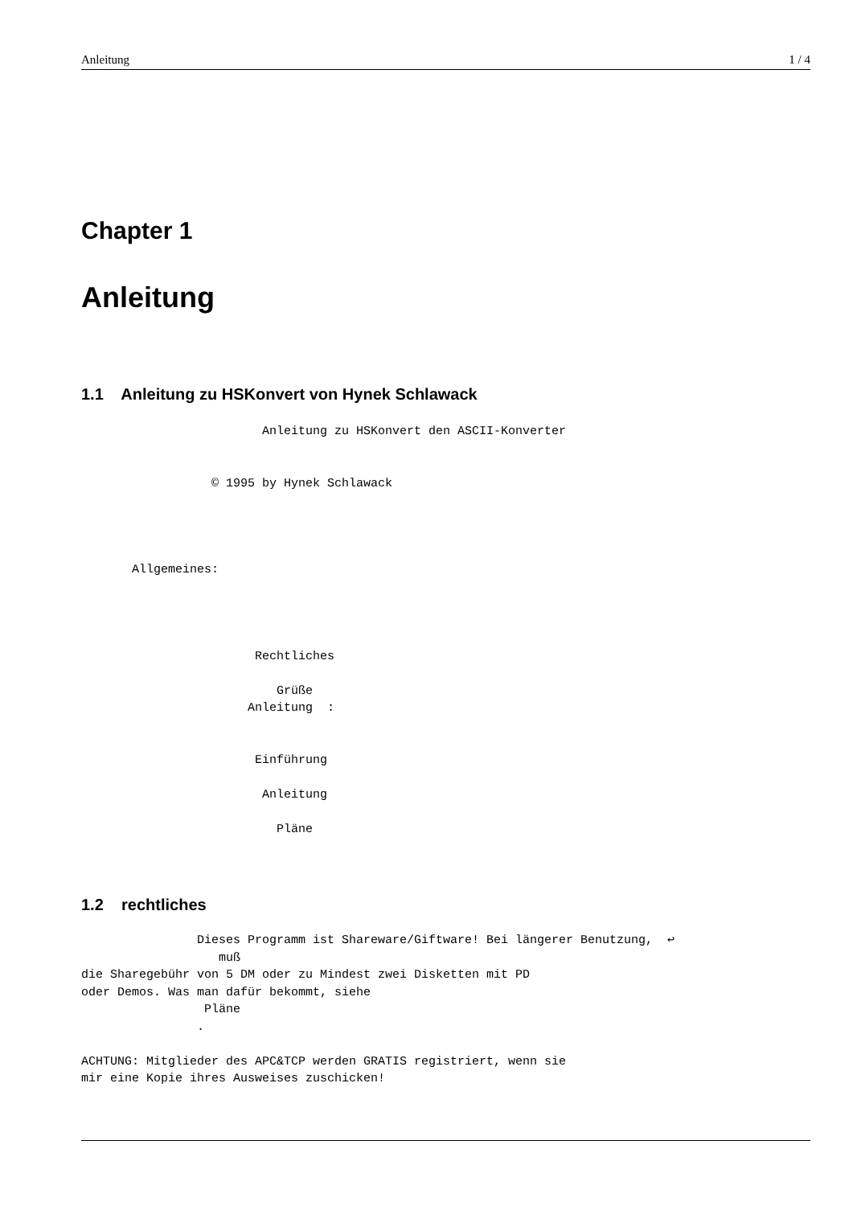Anleitung 1 / 4
Chapter 1
Anleitung
1.1 Anleitung zu HSKonvert von Hynek Schlawack
                         Anleitung zu HSKonvert den ASCII-Konverter


                  © 1995 by Hynek Schlawack




       Allgemeines:




                        Rechtliches

                           Grüße
                       Anleitung  :


                        Einführung

                         Anleitung

                           Pläne
1.2 rechtliches
                Dieses Programm ist Shareware/Giftware! Bei längerer Benutzung,  ↩
                   muß
die Sharegebühr von 5 DM oder zu Mindest zwei Disketten mit PD
oder Demos. Was man dafür bekommt, siehe
                 Pläne
                .

ACHTUNG: Mitglieder des APC&TCP werden GRATIS registriert, wenn sie
mir eine Kopie ihres Ausweises zuschicken!